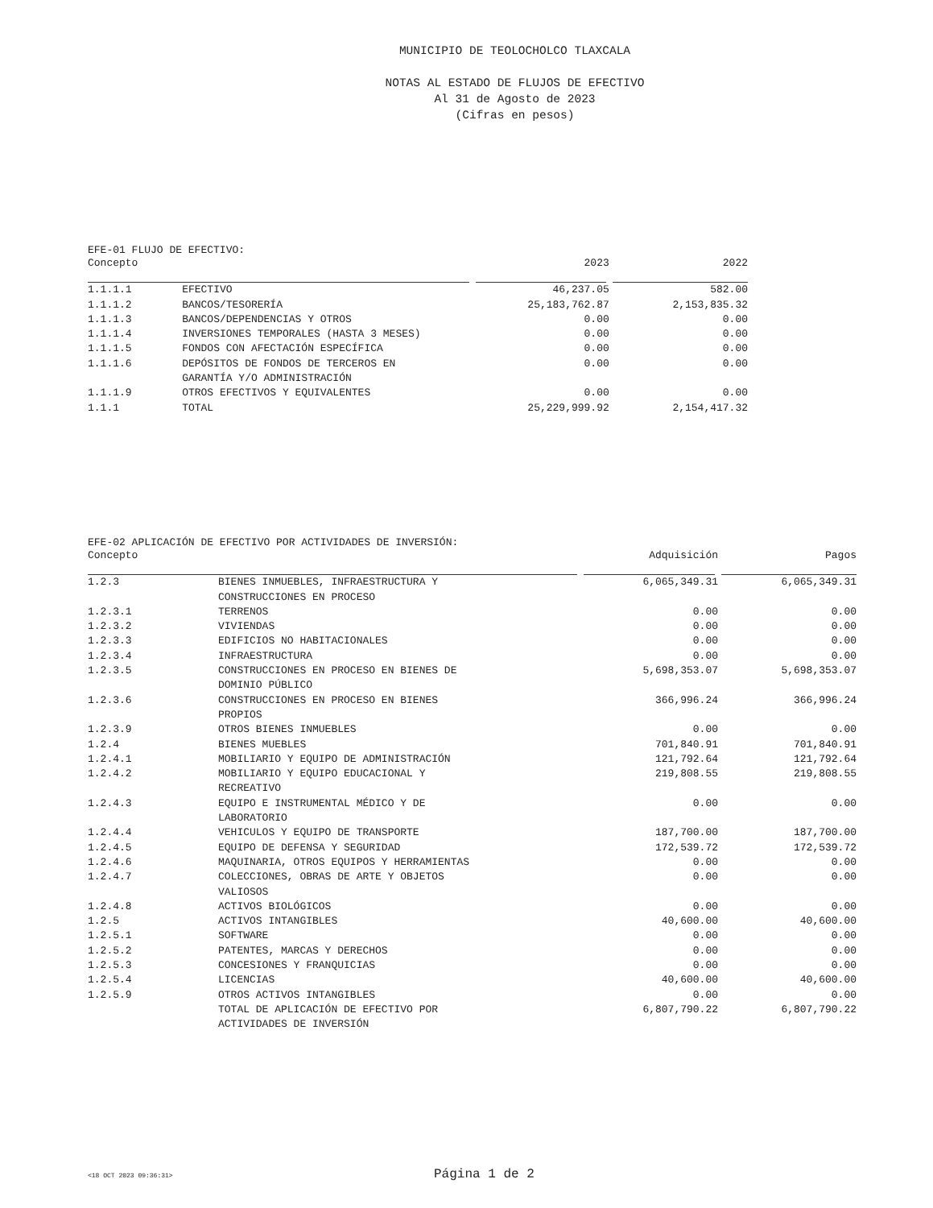MUNICIPIO DE TEOLOCHOLCO TLAXCALA
NOTAS AL ESTADO DE FLUJOS DE EFECTIVO
Al 31 de Agosto de 2023
(Cifras en pesos)
EFE-01 FLUJO DE EFECTIVO:
| Concepto | | 2023 | 2022 |
| --- | --- | --- | --- |
| 1.1.1.1 | EFECTIVO | 46,237.05 | 582.00 |
| 1.1.1.2 | BANCOS/TESORERÍA | 25,183,762.87 | 2,153,835.32 |
| 1.1.1.3 | BANCOS/DEPENDENCIAS Y OTROS | 0.00 | 0.00 |
| 1.1.1.4 | INVERSIONES TEMPORALES (HASTA 3 MESES) | 0.00 | 0.00 |
| 1.1.1.5 | FONDOS CON AFECTACIÓN ESPECÍFICA | 0.00 | 0.00 |
| 1.1.1.6 | DEPÓSITOS DE FONDOS DE TERCEROS EN GARANTÍA Y/O ADMINISTRACIÓN | 0.00 | 0.00 |
| 1.1.1.9 | OTROS EFECTIVOS Y EQUIVALENTES | 0.00 | 0.00 |
| 1.1.1 | TOTAL | 25,229,999.92 | 2,154,417.32 |
EFE-02 APLICACIÓN DE EFECTIVO POR ACTIVIDADES DE INVERSIÓN:
| Concepto | | Adquisición | Pagos |
| --- | --- | --- | --- |
| 1.2.3 | BIENES INMUEBLES, INFRAESTRUCTURA Y CONSTRUCCIONES EN PROCESO | 6,065,349.31 | 6,065,349.31 |
| 1.2.3.1 | TERRENOS | 0.00 | 0.00 |
| 1.2.3.2 | VIVIENDAS | 0.00 | 0.00 |
| 1.2.3.3 | EDIFICIOS NO HABITACIONALES | 0.00 | 0.00 |
| 1.2.3.4 | INFRAESTRUCTURA | 0.00 | 0.00 |
| 1.2.3.5 | CONSTRUCCIONES EN PROCESO EN BIENES DE DOMINIO PÚBLICO | 5,698,353.07 | 5,698,353.07 |
| 1.2.3.6 | CONSTRUCCIONES EN PROCESO EN BIENES PROPIOS | 366,996.24 | 366,996.24 |
| 1.2.3.9 | OTROS BIENES INMUEBLES | 0.00 | 0.00 |
| 1.2.4 | BIENES MUEBLES | 701,840.91 | 701,840.91 |
| 1.2.4.1 | MOBILIARIO Y EQUIPO DE ADMINISTRACIÓN | 121,792.64 | 121,792.64 |
| 1.2.4.2 | MOBILIARIO Y EQUIPO EDUCACIONAL Y RECREATIVO | 219,808.55 | 219,808.55 |
| 1.2.4.3 | EQUIPO E INSTRUMENTAL MÉDICO Y DE LABORATORIO | 0.00 | 0.00 |
| 1.2.4.4 | VEHICULOS Y EQUIPO DE TRANSPORTE | 187,700.00 | 187,700.00 |
| 1.2.4.5 | EQUIPO DE DEFENSA Y SEGURIDAD | 172,539.72 | 172,539.72 |
| 1.2.4.6 | MAQUINARIA, OTROS EQUIPOS Y HERRAMIENTAS | 0.00 | 0.00 |
| 1.2.4.7 | COLECCIONES, OBRAS DE ARTE Y OBJETOS VALIOSOS | 0.00 | 0.00 |
| 1.2.4.8 | ACTIVOS BIOLÓGICOS | 0.00 | 0.00 |
| 1.2.5 | ACTIVOS INTANGIBLES | 40,600.00 | 40,600.00 |
| 1.2.5.1 | SOFTWARE | 0.00 | 0.00 |
| 1.2.5.2 | PATENTES, MARCAS Y DERECHOS | 0.00 | 0.00 |
| 1.2.5.3 | CONCESIONES Y FRANQUICIAS | 0.00 | 0.00 |
| 1.2.5.4 | LICENCIAS | 40,600.00 | 40,600.00 |
| 1.2.5.9 | OTROS ACTIVOS INTANGIBLES | 0.00 | 0.00 |
| | TOTAL DE APLICACIÓN DE EFECTIVO POR ACTIVIDADES DE INVERSIÓN | 6,807,790.22 | 6,807,790.22 |
<18 OCT 2023 09:36:31> Página 1 de 2